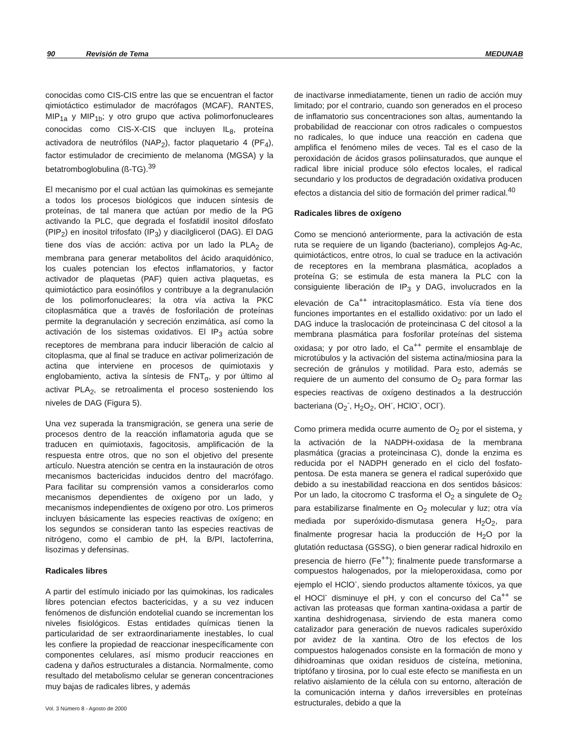90 Revisión de Tema MEDUNAB
conocidas como CIS-CIS entre las que se encuentran el factor qimiotáctico estimulador de macrófagos (MCAF), RANTES, MIP<sub>1a</sub> y MIP<sub>1b</sub>; y otro grupo que activa polimorfonucleares conocidas como CIS-X-CIS que incluyen IL<sub>8</sub>, proteína activadora de neutrófilos (NAP<sub>2</sub>), factor plaquetario 4 (PF<sub>4</sub>), factor estimulador de crecimiento de melanoma (MGSA) y la betatromboglobulina (ß-TG).<sup>39</sup>
El mecanismo por el cual actúan las quimokinas es semejante a todos los procesos biológicos que inducen síntesis de proteínas, de tal manera que actúan por medio de la PG activando la PLC, que degrada el fosfatidil inositol difosfato (PIP<sub>2</sub>) en inositol trifosfato (IP<sub>3</sub>) y diacilglicerol (DAG). El DAG tiene dos vías de acción: activa por un lado la PLA<sub>2</sub> de membrana para generar metabolitos del ácido araquidónico, los cuales potencian los efectos inflamatorios, y factor activador de plaquetas (PAF) quien activa plaquetas, es quimiotáctico para eosinófilos y contribuye a la degranulación de los polimorfonucleares; la otra vía activa la PKC citoplasmática que a través de fosforilación de proteínas permite la degranulación y secreción enzimática, así como la activación de los sistemas oxidativos. El IP<sub>3</sub> actúa sobre receptores de membrana para inducir liberación de calcio al citoplasma, que al final se traduce en activar polimerización de actina que interviene en procesos de quimiotaxis y englobamiento, activa la síntesis de FNT<sub>α</sub>, y por último al activar PLA<sub>2</sub>, se retroalimenta el proceso sosteniendo los niveles de DAG (Figura 5).
Una vez superada la transmigración, se genera una serie de procesos dentro de la reacción inflamatoria aguda que se traducen en quimiotaxis, fagocitosis, amplificación de la respuesta entre otros, que no son el objetivo del presente artículo. Nuestra atención se centra en la instauración de otros mecanismos bactericidas inducidos dentro del macrófago. Para facilitar su comprensión vamos a considerarlos como mecanismos dependientes de oxígeno por un lado, y mecanismos independientes de oxígeno por otro. Los primeros incluyen básicamente las especies reactivas de oxígeno; en los segundos se consideran tanto las especies reactivas de nitrógeno, como el cambio de pH, la B/PI, lactoferrina, lisozimas y defensinas.
Radicales libres
A partir del estímulo iniciado por las quimokinas, los radicales libres potencian efectos bactericidas, y a su vez inducen fenómenos de disfunción endotelial cuando se incrementan los niveles fisiológicos. Estas entidades químicas tienen la particularidad de ser extraordinariamente inestables, lo cual les confiere la propiedad de reaccionar inespecíficamente con componentes celulares, así mismo producir reacciones en cadena y daños estructurales a distancia. Normalmente, como resultado del metabolismo celular se generan concentraciones muy bajas de radicales libres, y además
de inactivarse inmediatamente, tienen un radio de acción muy limitado; por el contrario, cuando son generados en el proceso de inflamatorio sus concentraciones son altas, aumentando la probabilidad de reaccionar con otros radicales o compuestos no radicales, lo que induce una reacción en cadena que amplifica el fenómeno miles de veces. Tal es el caso de la peroxidación de ácidos grasos poliinsaturados, que aunque el radical libre inicial produce sólo efectos locales, el radical secundario y los productos de degradación oxidativa producen efectos a distancia del sitio de formación del primer radical.<sup>40</sup>
Radicales libres de oxígeno
Como se mencionó anteriormente, para la activación de esta ruta se requiere de un ligando (bacteriano), complejos Ag-Ac, quimiotácticos, entre otros, lo cual se traduce en la activación de receptores en la membrana plasmática, acoplados a proteína G; se estimula de esta manera la PLC con la consiguiente liberación de IP<sub>3</sub> y DAG, involucrados en la elevación de Ca<sup>++</sup> intracitoplasmático. Esta vía tiene dos funciones importantes en el estallido oxidativo: por un lado el DAG induce la traslocación de proteincinasa C del citosol a la membrana plasmática para fosforilar proteínas del sistema oxidasa; y por otro lado, el Ca<sup>++</sup> permite el ensamblaje de microtúbulos y la activación del sistema actina/miosina para la secreción de gránulos y motilidad. Para esto, además se requiere de un aumento del consumo de O<sub>2</sub> para formar las especies reactivas de oxígeno destinados a la destrucción bacteriana (O<sub>2</sub><sup>-</sup>, H<sub>2</sub>O<sub>2</sub>, OH<sup>-</sup>, HClO<sup>-</sup>, OCl<sup>-</sup>).
Como primera medida ocurre aumento de O<sub>2</sub> por el sistema, y la activación de la NADPH-oxidasa de la membrana plasmática (gracias a proteincinasa C), donde la enzima es reducida por el NADPH generado en el ciclo del fosfato-pentosa. De esta manera se genera el radical superóxido que debido a su inestabilidad reacciona en dos sentidos básicos: Por un lado, la citocromo C trasforma el O<sub>2</sub> a singulete de O<sub>2</sub> para estabilizarse finalmente en O<sub>2</sub> molecular y luz; otra vía mediada por superóxido-dismutasa genera H<sub>2</sub>O<sub>2</sub>, para finalmente progresar hacia la producción de H<sub>2</sub>O por la glutatión reductasa (GSSG), o bien generar radical hidroxilo en presencia de hierro (Fe<sup>++</sup>); finalmente puede transformarse a compuestos halogenados, por la mieloperoxidasa, como por ejemplo el HClO<sup>-</sup>, siendo productos altamente tóxicos, ya que el HOCl<sup>-</sup> disminuye el pH, y con el concurso del Ca<sup>++</sup> se activan las proteasas que forman xantina-oxidasa a partir de xantina deshidrogenasa, sirviendo de esta manera como catalizador para generación de nuevos radicales superóxido por avidez de la xantina. Otro de los efectos de los compuestos halogenados consiste en la formación de mono y dihidroaminas que oxidan residuos de cisteína, metionina, triptófano y tirosina, por lo cual este efecto se manifiesta en un relativo aislamiento de la célula con su entorno, alteración de la comunicación interna y daños irreversibles en proteínas estructurales, debido a que la
Vol. 3 Número 8 - Agosto de 2000